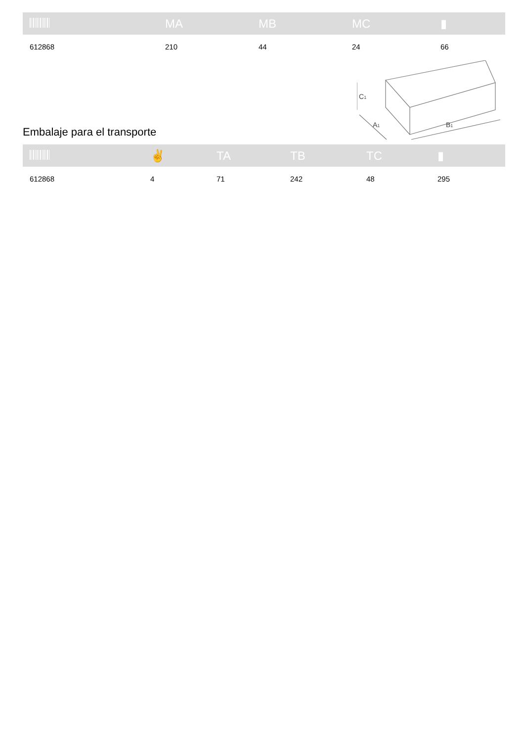| | MA | MB | MC | ▮ |
| --- | --- | --- | --- | --- |
| 612868 | 210 | 44 | 24 | 66 |
Embalaje para el transporte
C1
A1
B1
| | ✌ | TA | TB | TC | ▮ |
| --- | --- | --- | --- | --- | --- |
| 612868 | 4 | 71 | 242 | 48 | 295 |